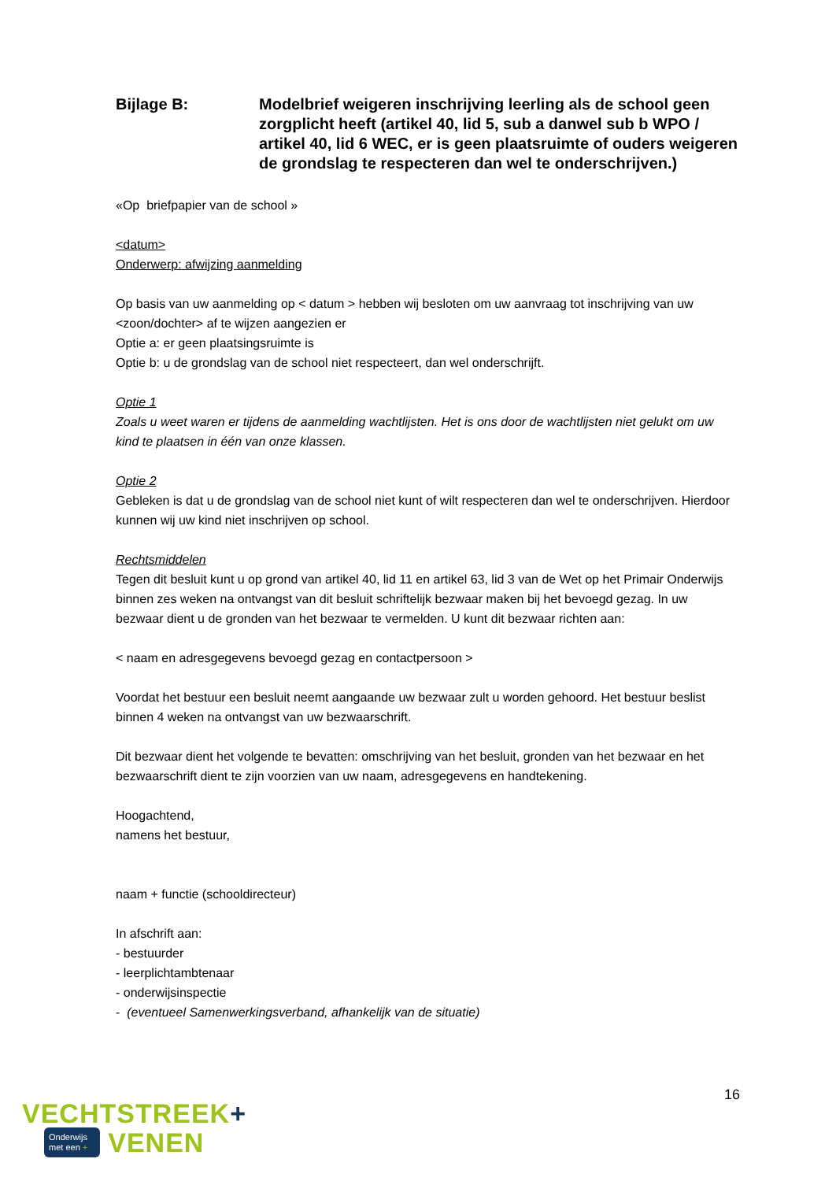Bijlage B: Modelbrief weigeren inschrijving leerling als de school geen zorgplicht heeft (artikel 40, lid 5, sub a danwel sub b WPO / artikel 40, lid 6 WEC, er is geen plaatsruimte of ouders weigeren de grondslag te respecteren dan wel te onderschrijven.)
«Op briefpapier van de school »
<datum>
Onderwerp: afwijzing aanmelding
Op basis van uw aanmelding op < datum > hebben wij besloten om uw aanvraag tot inschrijving van uw <zoon/dochter> af te wijzen aangezien er
Optie a: er geen plaatsingsruimte is
Optie b: u de grondslag van de school niet respecteert, dan wel onderschrijft.
Optie 1
Zoals u weet waren er tijdens de aanmelding wachtlijsten. Het is ons door de wachtlijsten niet gelukt om uw kind te plaatsen in één van onze klassen.
Optie 2
Gebleken is dat u de grondslag van de school niet kunt of wilt respecteren dan wel te onderschrijven. Hierdoor kunnen wij uw kind niet inschrijven op school.
Rechtsmiddelen
Tegen dit besluit kunt u op grond van artikel 40, lid 11 en artikel 63, lid 3 van de Wet op het Primair Onderwijs binnen zes weken na ontvangst van dit besluit schriftelijk bezwaar maken bij het bevoegd gezag. In uw bezwaar dient u de gronden van het bezwaar te vermelden. U kunt dit bezwaar richten aan:
< naam en adresgegevens bevoegd gezag en contactpersoon >
Voordat het bestuur een besluit neemt aangaande uw bezwaar zult u worden gehoord. Het bestuur beslist binnen 4 weken na ontvangst van uw bezwaarschrift.
Dit bezwaar dient het volgende te bevatten: omschrijving van het besluit, gronden van het bezwaar en het bezwaarschrift dient te zijn voorzien van uw naam, adresgegevens en handtekening.
Hoogachtend,
namens het bestuur,
naam + functie (schooldirecteur)
In afschrift aan:
- bestuurder
- leerplichtambtenaar
- onderwijsinspectie
- (eventueel Samenwerkingsverband, afhankelijk van de situatie)
16
VECHTSTREEK+
Onderwijs
met een +
VENEN